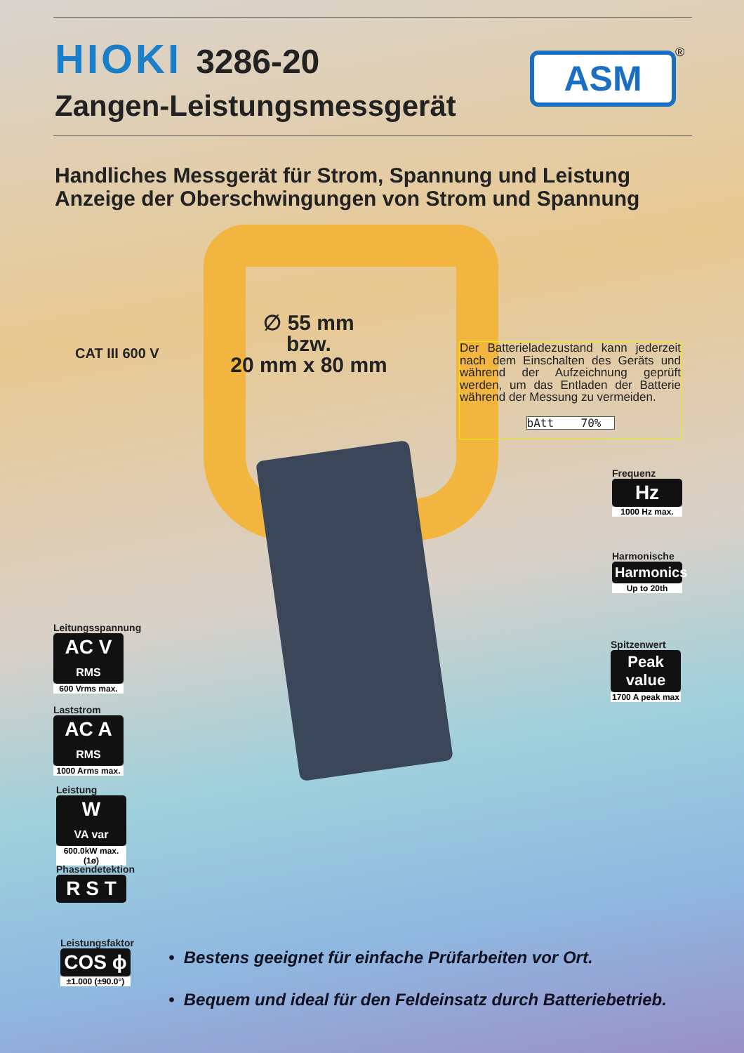HIOKI
3286-20
Zangen-Leistungsmessgerät
ASM ®
Handliches Messgerät für Strom, Spannung und Leistung
Anzeige der Oberschwingungen von Strom und Spannung
∅ 55 mm
bzw.
20 mm x 80 mm
CAT III 600 V
Der Batterieladezustand kann jederzeit nach dem Einschalten des Geräts und während der Aufzeichnung geprüft werden, um das Entladen der Batterie während der Messung zu vermeiden.
bAtt 70%
Frequenz
Hz
1000 Hz max.
Harmonische
Harmonics
Up to 20th
Spitzenwert
Peak value
1700 A peak max
Leitungsspannung
AC V
RMS
600 Vrms max.
Laststrom
AC A
RMS
1000 Arms max.
Leistung
W
VA var
600.0kW max.(1ø)
Phasendetektion
R S T
Leistungsfaktor
COS ϕ
±1.000 (±90.0°)
• Bestens geeignet für einfache Prüfarbeiten vor Ort.
• Bequem und ideal für den Feldeinsatz durch Batteriebetrieb.